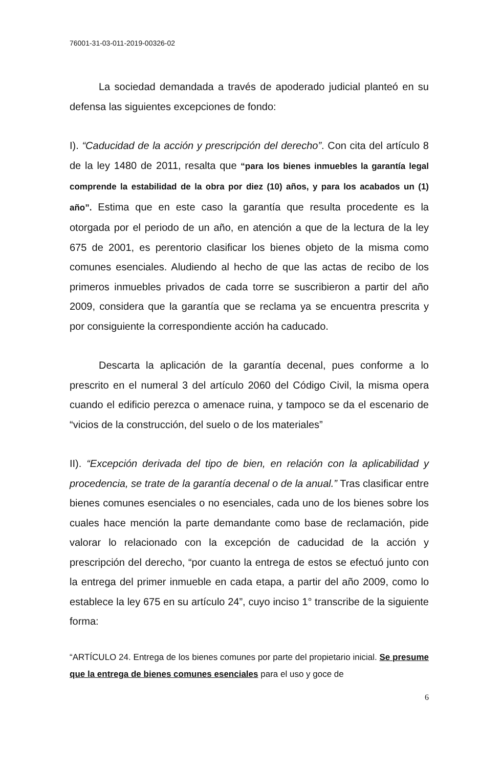76001-31-03-011-2019-00326-02
La sociedad demandada a través de apoderado judicial planteó en su defensa las siguientes excepciones de fondo:
I). “Caducidad de la acción y prescripción del derecho”. Con cita del artículo 8 de la ley 1480 de 2011, resalta que “para los bienes inmuebles la garantía legal comprende la estabilidad de la obra por diez (10) años, y para los acabados un (1) año”. Estima que en este caso la garantía que resulta procedente es la otorgada por el periodo de un año, en atención a que de la lectura de la ley 675 de 2001, es perentorio clasificar los bienes objeto de la misma como comunes esenciales. Aludiendo al hecho de que las actas de recibo de los primeros inmuebles privados de cada torre se suscribieron a partir del año 2009, considera que la garantía que se reclama ya se encuentra prescrita y por consiguiente la correspondiente acción ha caducado.
Descarta la aplicación de la garantía decenal, pues conforme a lo prescrito en el numeral 3 del artículo 2060 del Código Civil, la misma opera cuando el edificio perezca o amenace ruina, y tampoco se da el escenario de “vicios de la construcción, del suelo o de los materiales”
II). “Excepción derivada del tipo de bien, en relación con la aplicabilidad y procedencia, se trate de la garantía decenal o de la anual.” Tras clasificar entre bienes comunes esenciales o no esenciales, cada uno de los bienes sobre los cuales hace mención la parte demandante como base de reclamación, pide valorar lo relacionado con la excepción de caducidad de la acción y prescripción del derecho, “por cuanto la entrega de estos se efectuó junto con la entrega del primer inmueble en cada etapa, a partir del año 2009, como lo establece la ley 675 en su artículo 24”, cuyo inciso 1° transcribe de la siguiente forma:
“ARTÍCULO 24. Entrega de los bienes comunes por parte del propietario inicial. Se presume que la entrega de bienes comunes esenciales para el uso y goce de
6